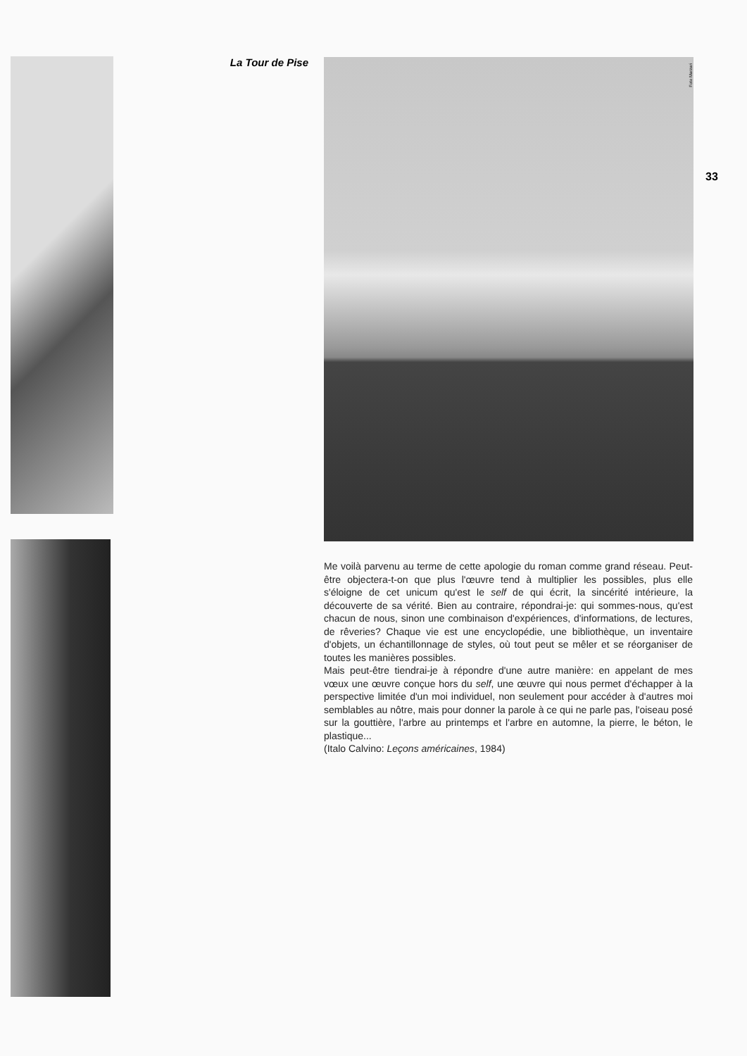La Tour de Pise
Foto Marzari
33
Me voilà parvenu au terme de cette apologie du roman comme grand réseau. Peut-être objectera-t-on que plus l'œuvre tend à multiplier les possibles, plus elle s'éloigne de cet unicum qu'est le self de qui écrit, la sincérité intérieure, la découverte de sa vérité. Bien au contraire, répondrai-je: qui sommes-nous, qu'est chacun de nous, sinon une combinaison d'expériences, d'informations, de lectures, de rêveries? Chaque vie est une encyclopédie, une bibliothèque, un inventaire d'objets, un échantillonnage de styles, où tout peut se mêler et se réorganiser de toutes les manières possibles.
Mais peut-être tiendrai-je à répondre d'une autre manière: en appelant de mes vœux une œuvre conçue hors du self, une œuvre qui nous permet d'échapper à la perspective limitée d'un moi individuel, non seulement pour accéder à d'autres moi semblables au nôtre, mais pour donner la parole à ce qui ne parle pas, l'oiseau posé sur la gouttière, l'arbre au printemps et l'arbre en automne, la pierre, le béton, le plastique...
(Italo Calvino: Leçons américaines, 1984)